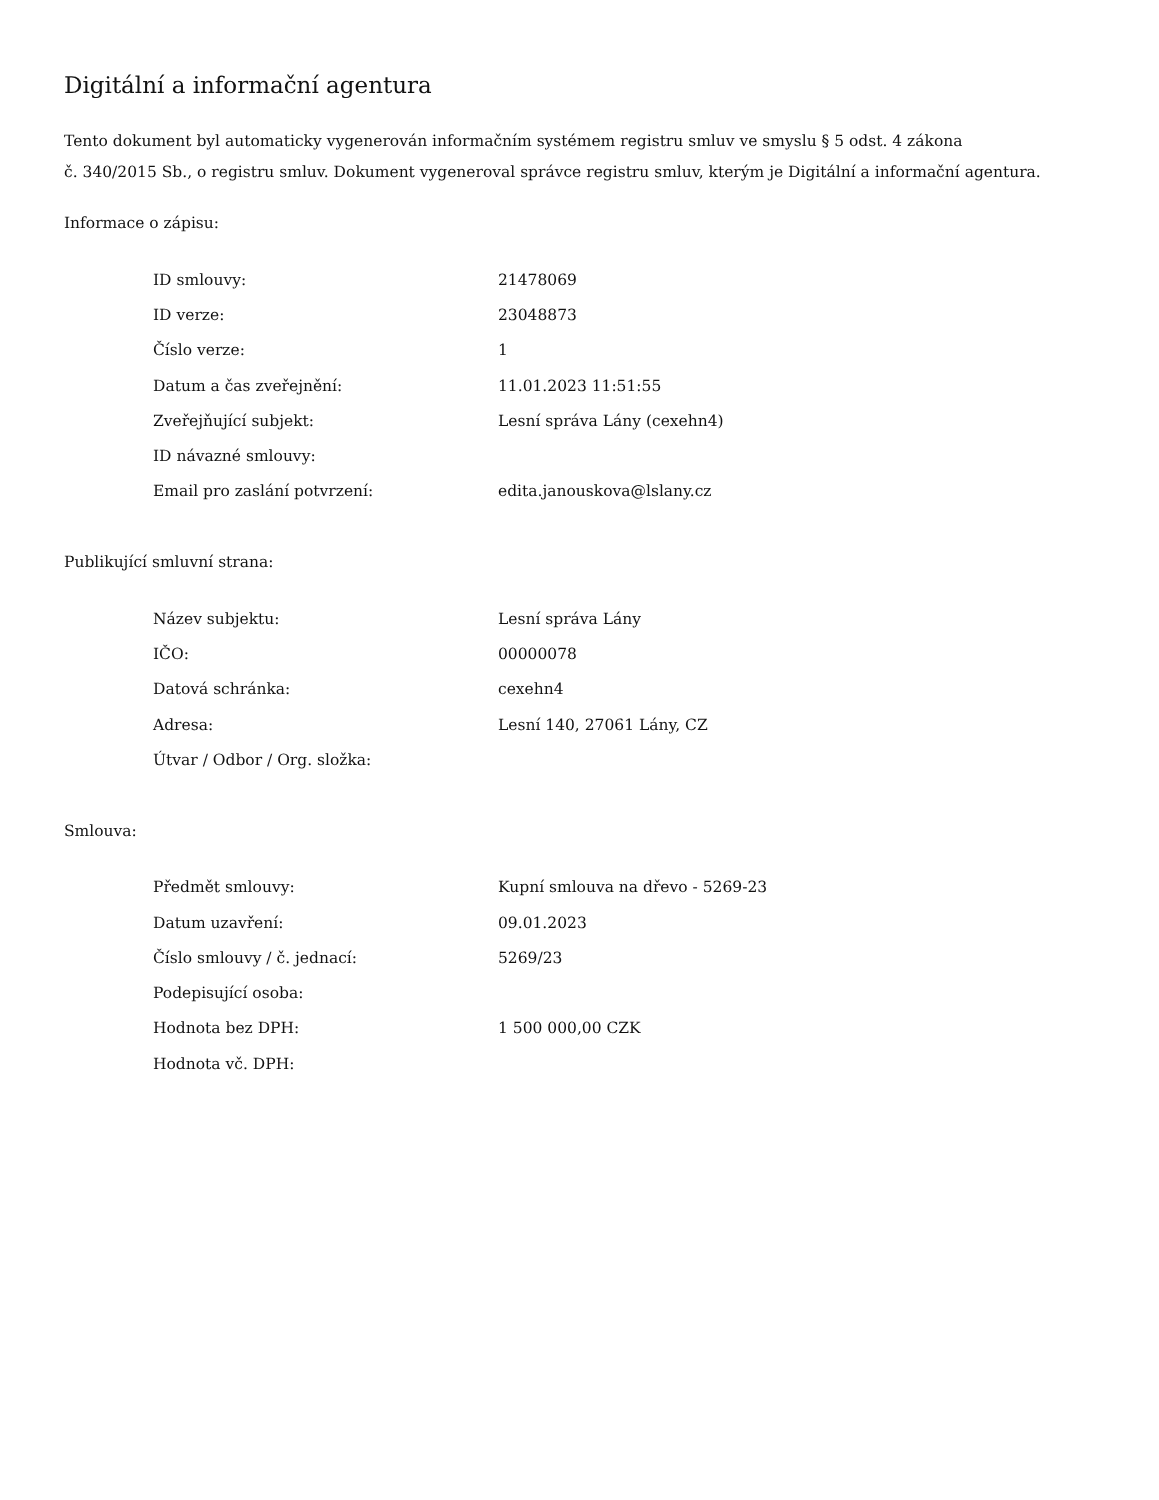Digitální a informační agentura
Tento dokument byl automaticky vygenerován informačním systémem registru smluv ve smyslu § 5 odst. 4 zákona
č. 340/2015 Sb., o registru smluv. Dokument vygeneroval správce registru smluv, kterým je Digitální a informační agentura.
Informace o zápisu:
| ID smlouvy: | 21478069 |
| ID verze: | 23048873 |
| Číslo verze: | 1 |
| Datum a čas zveřejnění: | 11.01.2023 11:51:55 |
| Zveřejňující subjekt: | Lesní správa Lány (cexehn4) |
| ID návazné smlouvy: | |
| Email pro zaslání potvrzení: | edita.janouskova@lslany.cz |
Publikující smluvní strana:
| Název subjektu: | Lesní správa Lány |
| IČO: | 00000078 |
| Datová schránka: | cexehn4 |
| Adresa: | Lesní 140, 27061 Lány, CZ |
| Útvar / Odbor / Org. složka: | |
Smlouva:
| Předmět smlouvy: | Kupní smlouva na dřevo - 5269-23 |
| Datum uzavření: | 09.01.2023 |
| Číslo smlouvy / č. jednací: | 5269/23 |
| Podepisující osoba: | |
| Hodnota bez DPH: | 1 500 000,00 CZK |
| Hodnota vč. DPH: | |